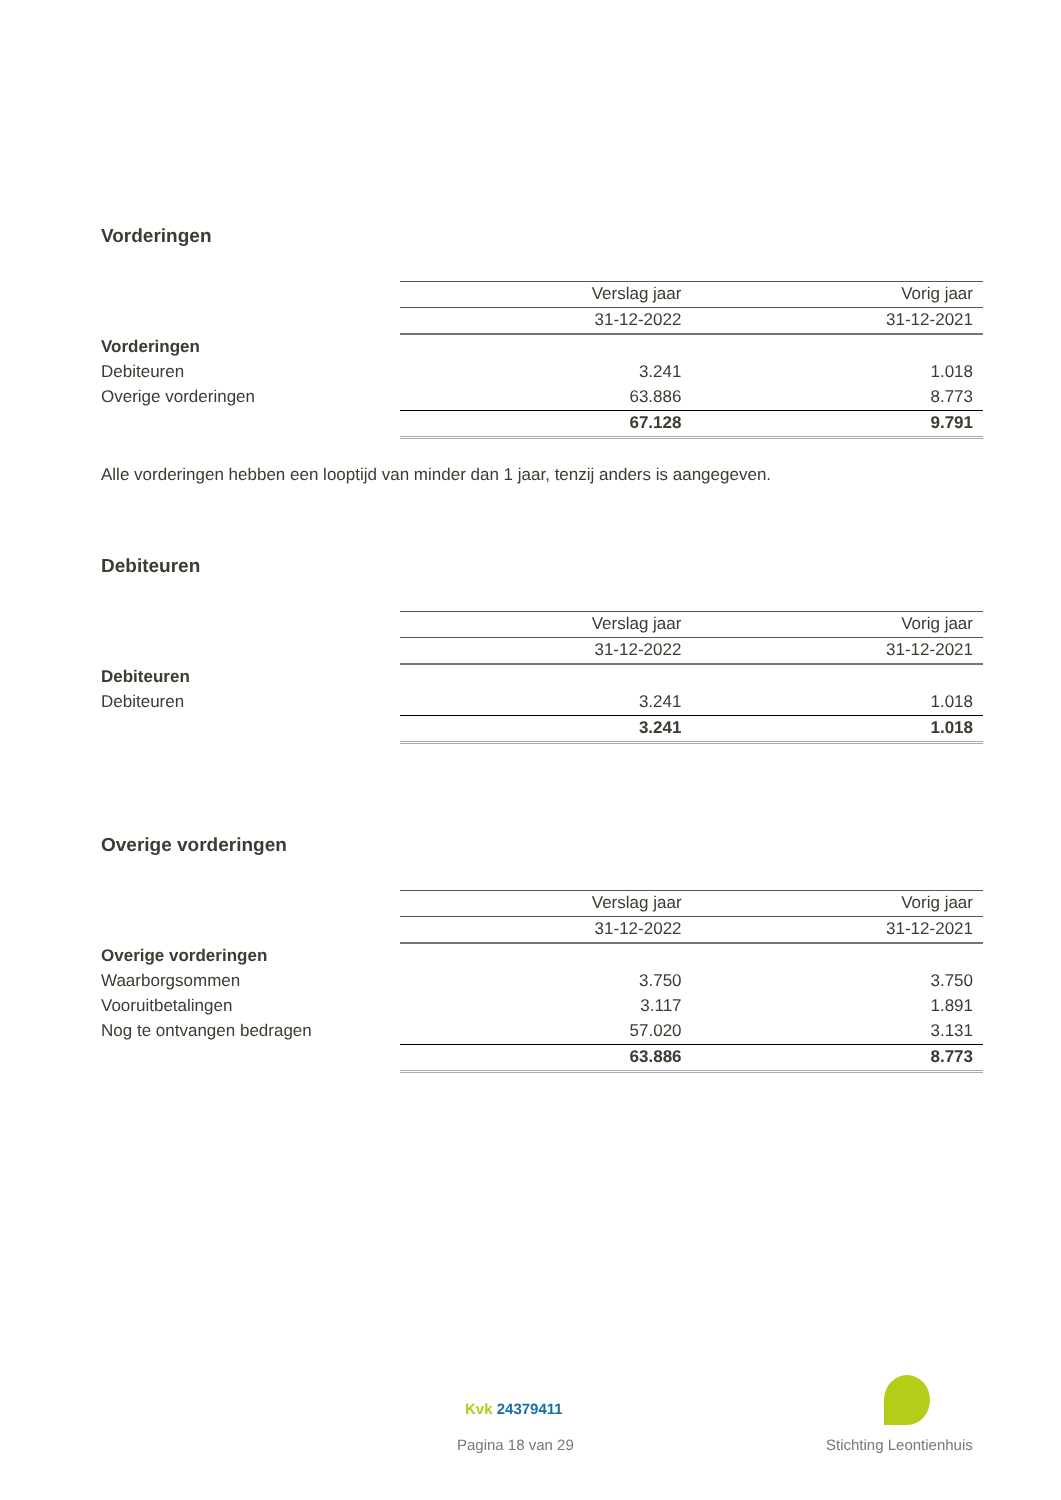Vorderingen
| | Verslag jaar | Vorig jaar |
| | 31-12-2022 | 31-12-2021 |
| Vorderingen | | |
| Debiteuren | 3.241 | 1.018 |
| Overige vorderingen | 63.886 | 8.773 |
| | 67.128 | 9.791 |
Alle vorderingen hebben een looptijd van minder dan 1 jaar, tenzij anders is aangegeven.
Debiteuren
| | Verslag jaar | Vorig jaar |
| | 31-12-2022 | 31-12-2021 |
| Debiteuren | | |
| Debiteuren | 3.241 | 1.018 |
| | 3.241 | 1.018 |
Overige vorderingen
| | Verslag jaar | Vorig jaar |
| | 31-12-2022 | 31-12-2021 |
| Overige vorderingen | | |
| Waarborgsommen | 3.750 | 3.750 |
| Vooruitbetalingen | 3.117 | 1.891 |
| Nog te ontvangen bedragen | 57.020 | 3.131 |
| | 63.886 | 8.773 |
Kvk 24379411
Pagina 18 van 29 Stichting Leontienhuis